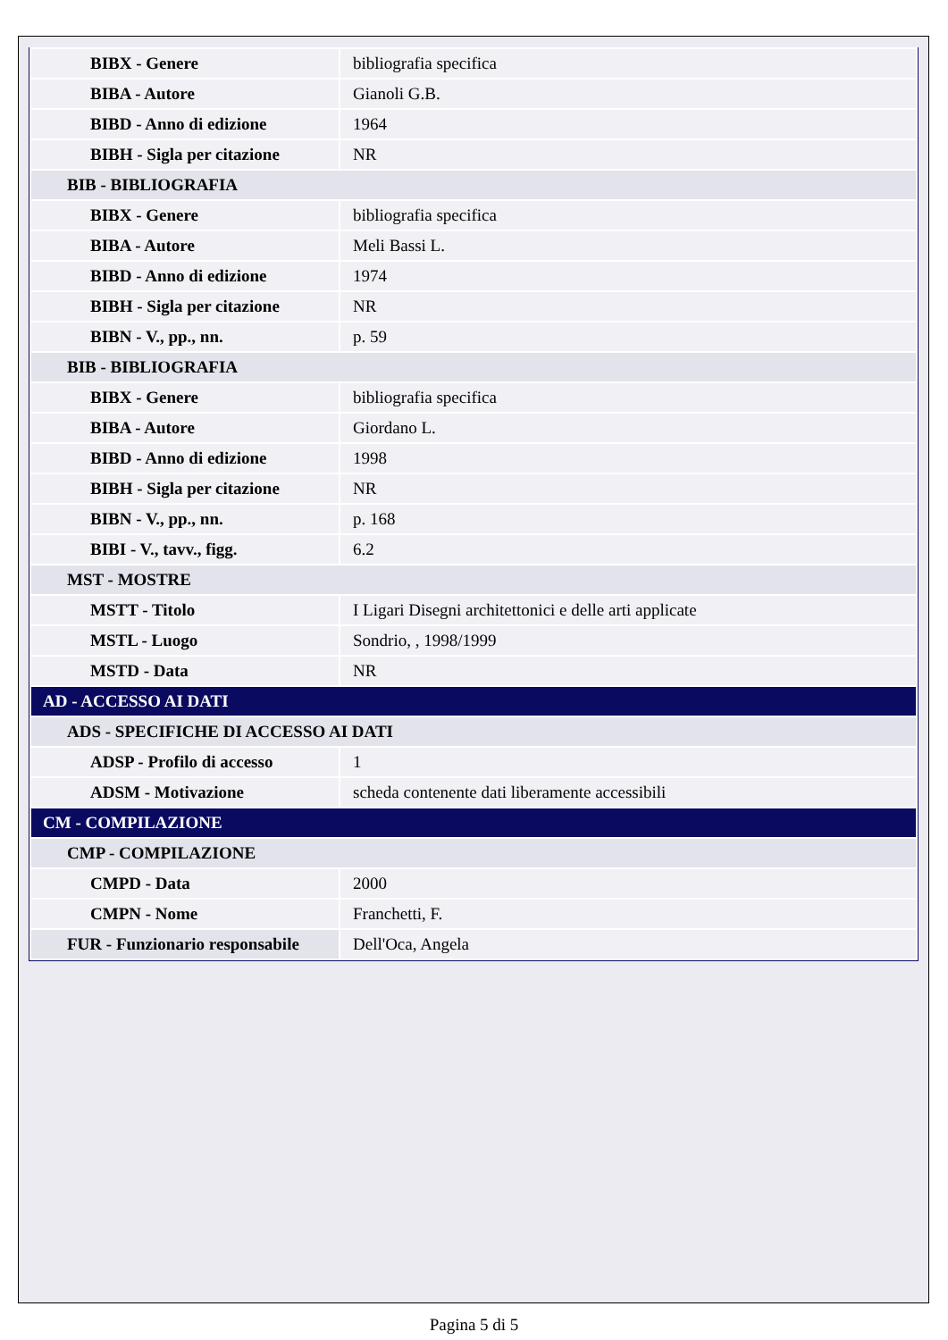| BIBX - Genere | bibliografia specifica |
| BIBA - Autore | Gianoli G.B. |
| BIBD - Anno di edizione | 1964 |
| BIBH - Sigla per citazione | NR |
| BIB - BIBLIOGRAFIA | |
| BIBX - Genere | bibliografia specifica |
| BIBA - Autore | Meli Bassi L. |
| BIBD - Anno di edizione | 1974 |
| BIBH - Sigla per citazione | NR |
| BIBN - V., pp., nn. | p. 59 |
| BIB - BIBLIOGRAFIA | |
| BIBX - Genere | bibliografia specifica |
| BIBA - Autore | Giordano L. |
| BIBD - Anno di edizione | 1998 |
| BIBH - Sigla per citazione | NR |
| BIBN - V., pp., nn. | p. 168 |
| BIBI - V., tavv., figg. | 6.2 |
| MST - MOSTRE | |
| MSTT - Titolo | I Ligari Disegni architettonici e delle arti applicate |
| MSTL - Luogo | Sondrio, , 1998/1999 |
| MSTD - Data | NR |
| AD - ACCESSO AI DATI | |
| ADS - SPECIFICHE DI ACCESSO AI DATI | |
| ADSP - Profilo di accesso | 1 |
| ADSM - Motivazione | scheda contenente dati liberamente accessibili |
| CM - COMPILAZIONE | |
| CMP - COMPILAZIONE | |
| CMPD - Data | 2000 |
| CMPN - Nome | Franchetti, F. |
| FUR - Funzionario responsabile | Dell'Oca, Angela |
Pagina 5 di 5